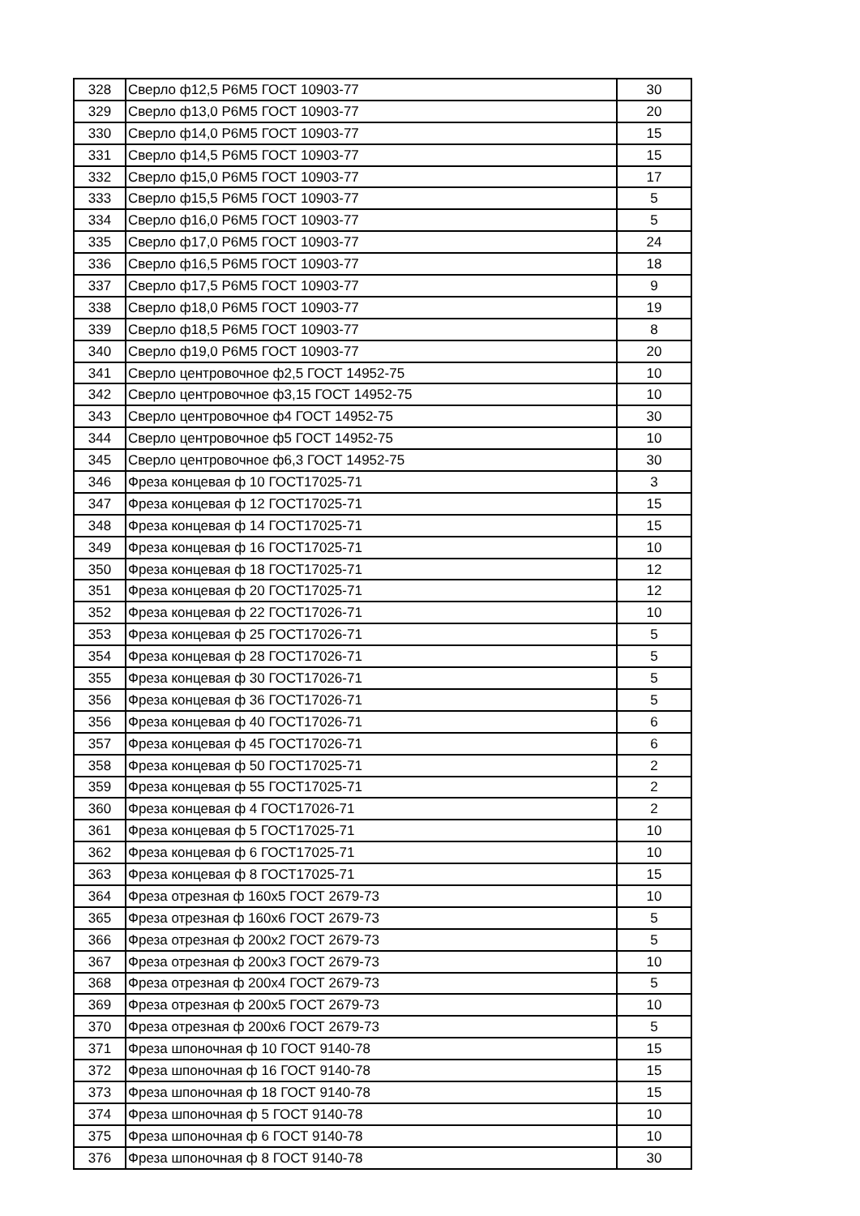| 328 | Сверло ф12,5 Р6М5 ГОСТ 10903-77 | 30 |
| 329 | Сверло ф13,0 Р6М5 ГОСТ 10903-77 | 20 |
| 330 | Сверло ф14,0 Р6М5 ГОСТ 10903-77 | 15 |
| 331 | Сверло ф14,5 Р6М5 ГОСТ 10903-77 | 15 |
| 332 | Сверло ф15,0 Р6М5 ГОСТ 10903-77 | 17 |
| 333 | Сверло ф15,5 Р6М5 ГОСТ 10903-77 | 5 |
| 334 | Сверло ф16,0 Р6М5 ГОСТ 10903-77 | 5 |
| 335 | Сверло ф17,0 Р6М5 ГОСТ 10903-77 | 24 |
| 336 | Сверло ф16,5 Р6М5 ГОСТ 10903-77 | 18 |
| 337 | Сверло ф17,5 Р6М5 ГОСТ 10903-77 | 9 |
| 338 | Сверло ф18,0 Р6М5 ГОСТ 10903-77 | 19 |
| 339 | Сверло ф18,5 Р6М5 ГОСТ 10903-77 | 8 |
| 340 | Сверло ф19,0 Р6М5 ГОСТ 10903-77 | 20 |
| 341 | Сверло центровочное ф2,5 ГОСТ 14952-75 | 10 |
| 342 | Сверло центровочное ф3,15 ГОСТ 14952-75 | 10 |
| 343 | Сверло центровочное ф4 ГОСТ 14952-75 | 30 |
| 344 | Сверло центровочное ф5 ГОСТ 14952-75 | 10 |
| 345 | Сверло центровочное ф6,3 ГОСТ 14952-75 | 30 |
| 346 | Фреза концевая ф 10 ГОСТ17025-71 | 3 |
| 347 | Фреза концевая ф 12 ГОСТ17025-71 | 15 |
| 348 | Фреза концевая ф 14 ГОСТ17025-71 | 15 |
| 349 | Фреза концевая ф 16 ГОСТ17025-71 | 10 |
| 350 | Фреза концевая ф 18 ГОСТ17025-71 | 12 |
| 351 | Фреза концевая ф 20 ГОСТ17025-71 | 12 |
| 352 | Фреза концевая ф 22 ГОСТ17026-71 | 10 |
| 353 | Фреза концевая ф 25 ГОСТ17026-71 | 5 |
| 354 | Фреза концевая ф 28 ГОСТ17026-71 | 5 |
| 355 | Фреза концевая ф 30 ГОСТ17026-71 | 5 |
| 356 | Фреза концевая ф 36 ГОСТ17026-71 | 5 |
| 356 | Фреза концевая ф 40 ГОСТ17026-71 | 6 |
| 357 | Фреза концевая ф 45 ГОСТ17026-71 | 6 |
| 358 | Фреза концевая ф 50 ГОСТ17025-71 | 2 |
| 359 | Фреза концевая ф 55 ГОСТ17025-71 | 2 |
| 360 | Фреза концевая ф 4 ГОСТ17026-71 | 2 |
| 361 | Фреза концевая ф 5 ГОСТ17025-71 | 10 |
| 362 | Фреза концевая ф 6 ГОСТ17025-71 | 10 |
| 363 | Фреза концевая ф 8 ГОСТ17025-71 | 15 |
| 364 | Фреза отрезная ф 160х5 ГОСТ 2679-73 | 10 |
| 365 | Фреза отрезная ф 160х6 ГОСТ 2679-73 | 5 |
| 366 | Фреза отрезная ф 200х2 ГОСТ 2679-73 | 5 |
| 367 | Фреза отрезная ф 200х3 ГОСТ 2679-73 | 10 |
| 368 | Фреза отрезная ф 200х4 ГОСТ 2679-73 | 5 |
| 369 | Фреза отрезная ф 200х5 ГОСТ 2679-73 | 10 |
| 370 | Фреза отрезная ф 200х6 ГОСТ 2679-73 | 5 |
| 371 | Фреза шпоночная ф 10 ГОСТ 9140-78 | 15 |
| 372 | Фреза шпоночная ф 16 ГОСТ 9140-78 | 15 |
| 373 | Фреза шпоночная ф 18 ГОСТ 9140-78 | 15 |
| 374 | Фреза шпоночная ф 5 ГОСТ 9140-78 | 10 |
| 375 | Фреза шпоночная ф 6 ГОСТ 9140-78 | 10 |
| 376 | Фреза шпоночная ф 8 ГОСТ 9140-78 | 30 |